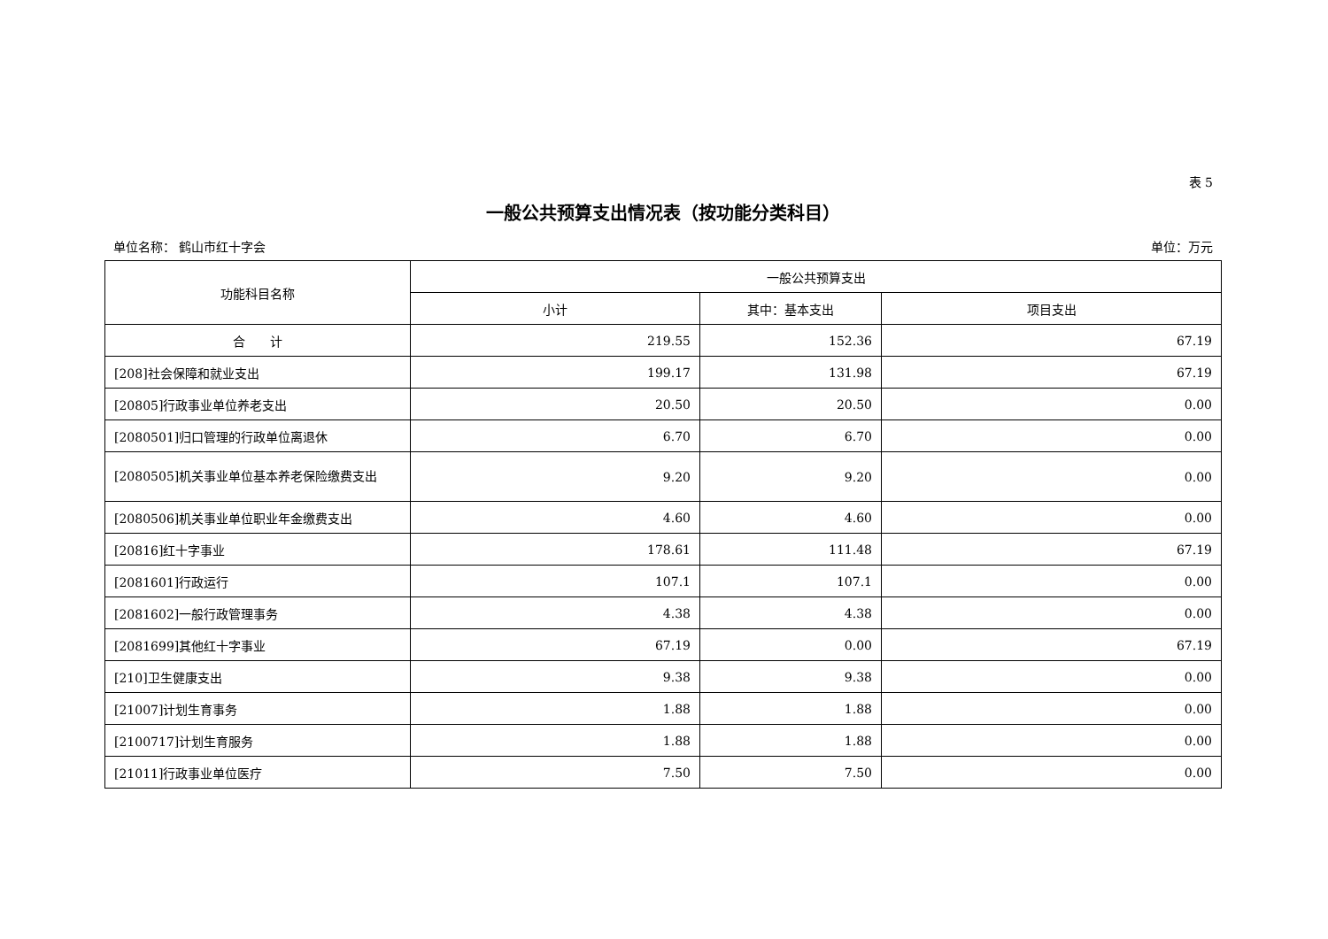表 5
一般公共预算支出情况表（按功能分类科目）
单位名称： 鹤山市红十字会 单位：万元
| 功能科目名称 | 一般公共预算支出 | | |
| --- | --- | --- | --- |
| | 小计 | 其中：基本支出 | 项目支出 |
| 合 计 | 219.55 | 152.36 | 67.19 |
| [208]社会保障和就业支出 | 199.17 | 131.98 | 67.19 |
| [20805]行政事业单位养老支出 | 20.50 | 20.50 | 0.00 |
| [2080501]归口管理的行政单位离退休 | 6.70 | 6.70 | 0.00 |
| [2080505]机关事业单位基本养老保险缴费支出 | 9.20 | 9.20 | 0.00 |
| [2080506]机关事业单位职业年金缴费支出 | 4.60 | 4.60 | 0.00 |
| [20816]红十字事业 | 178.61 | 111.48 | 67.19 |
| [2081601]行政运行 | 107.1 | 107.1 | 0.00 |
| [2081602]一般行政管理事务 | 4.38 | 4.38 | 0.00 |
| [2081699]其他红十字事业 | 67.19 | 0.00 | 67.19 |
| [210]卫生健康支出 | 9.38 | 9.38 | 0.00 |
| [21007]计划生育事务 | 1.88 | 1.88 | 0.00 |
| [2100717]计划生育服务 | 1.88 | 1.88 | 0.00 |
| [21011]行政事业单位医疗 | 7.50 | 7.50 | 0.00 |